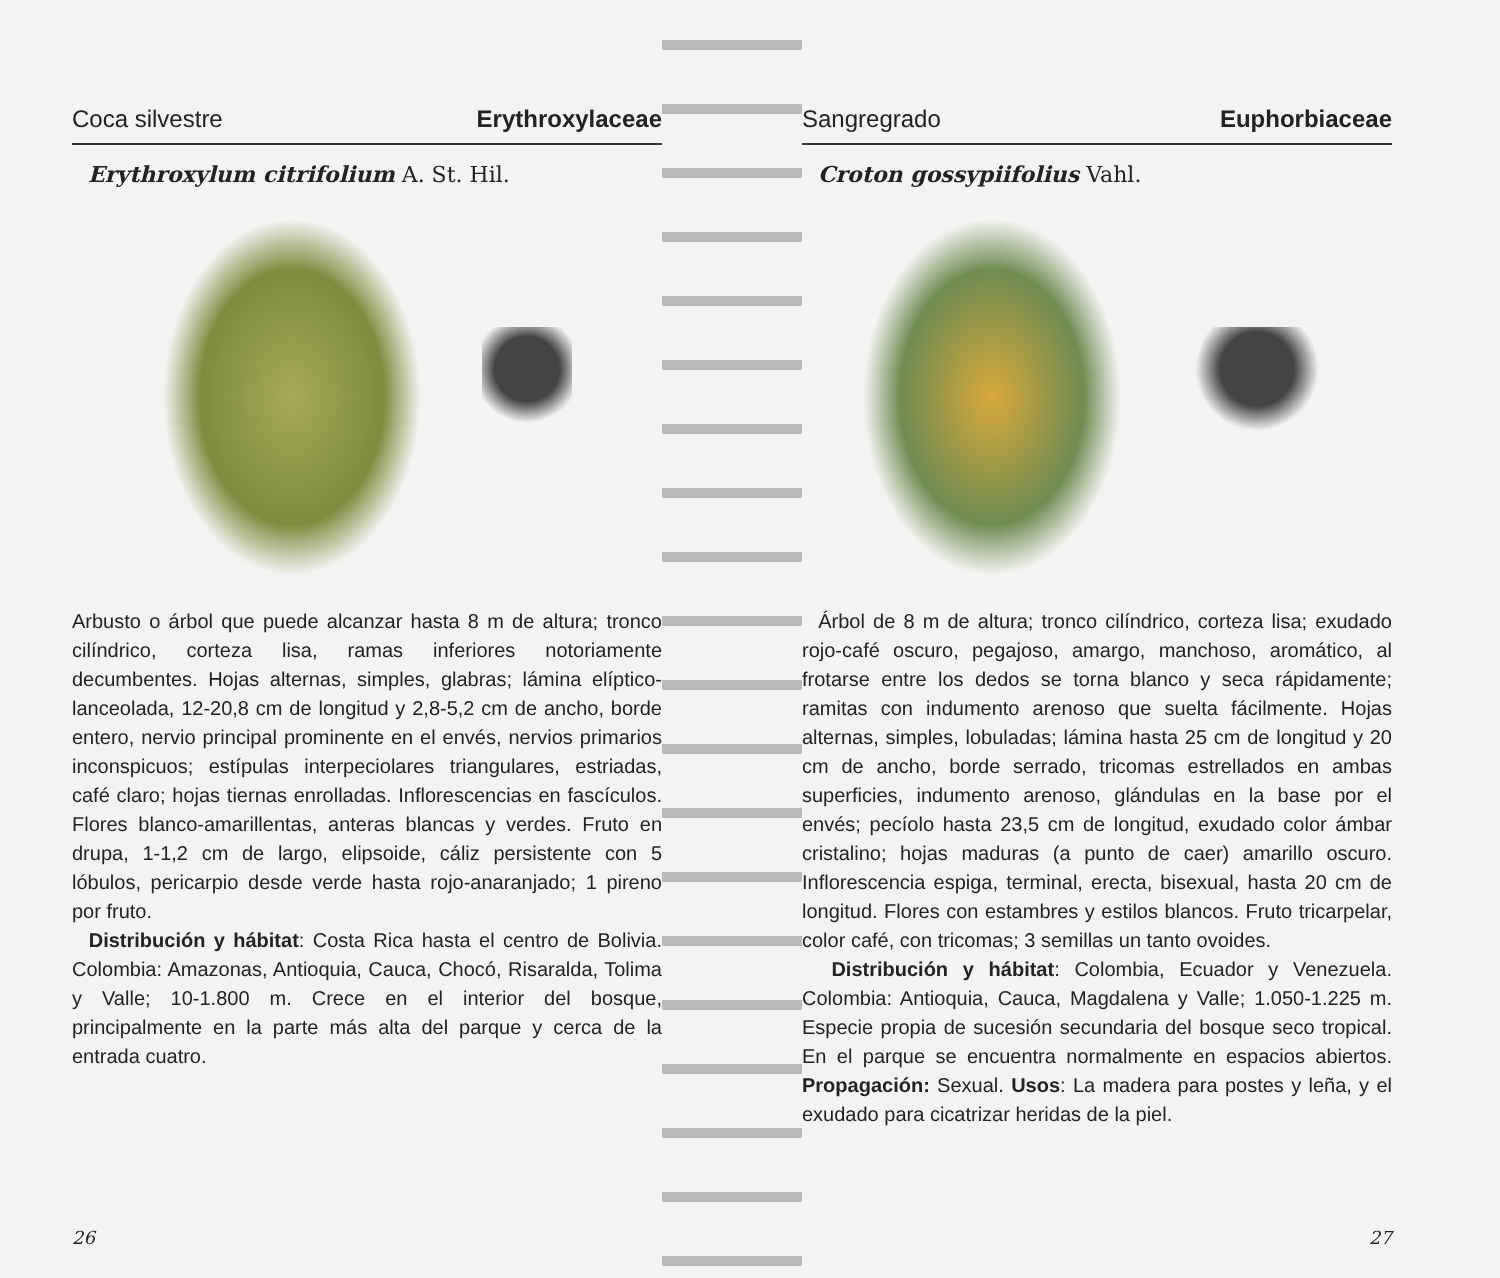Coca silvestre Erythroxylaceae
Erythroxylum citrifolium A. St. Hil.
Arbusto o árbol que puede alcanzar hasta 8 m de altura; tronco cilíndrico, corteza lisa, ramas inferiores notoriamente decumbentes. Hojas alternas, simples, glabras; lámina elíptico-lanceolada, 12-20,8 cm de longitud y 2,8-5,2 cm de ancho, borde entero, nervio principal prominente en el envés, nervios primarios inconspicuos; estípulas interpeciolares triangulares, estriadas, café claro; hojas tiernas enrolladas. Inflorescencias en fascículos. Flores blanco-amarillentas, anteras blancas y verdes. Fruto en drupa, 1-1,2 cm de largo, elipsoide, cáliz persistente con 5 lóbulos, pericarpio desde verde hasta rojo-anaranjado; 1 pireno por fruto.
Distribución y hábitat: Costa Rica hasta el centro de Bolivia. Colombia: Amazonas, Antioquia, Cauca, Chocó, Risaralda, Tolima y Valle; 10-1.800 m. Crece en el interior del bosque, principalmente en la parte más alta del parque y cerca de la entrada cuatro.
26
Sangregrado Euphorbiaceae
Croton gossypiifolius Vahl.
Árbol de 8 m de altura; tronco cilíndrico, corteza lisa; exudado rojo-café oscuro, pegajoso, amargo, manchoso, aromático, al frotarse entre los dedos se torna blanco y seca rápidamente; ramitas con indumento arenoso que suelta fácilmente. Hojas alternas, simples, lobuladas; lámina hasta 25 cm de longitud y 20 cm de ancho, borde serrado, tricomas estrellados en ambas superficies, indumento arenoso, glándulas en la base por el envés; pecíolo hasta 23,5 cm de longitud, exudado color ámbar cristalino; hojas maduras (a punto de caer) amarillo oscuro. Inflorescencia espiga, terminal, erecta, bisexual, hasta 20 cm de longitud. Flores con estambres y estilos blancos. Fruto tricarpelar, color café, con tricomas; 3 semillas un tanto ovoides.
Distribución y hábitat: Colombia, Ecuador y Venezuela. Colombia: Antioquia, Cauca, Magdalena y Valle; 1.050-1.225 m. Especie propia de sucesión secundaria del bosque seco tropical. En el parque se encuentra normalmente en espacios abiertos. Propagación: Sexual. Usos: La madera para postes y leña, y el exudado para cicatrizar heridas de la piel.
27